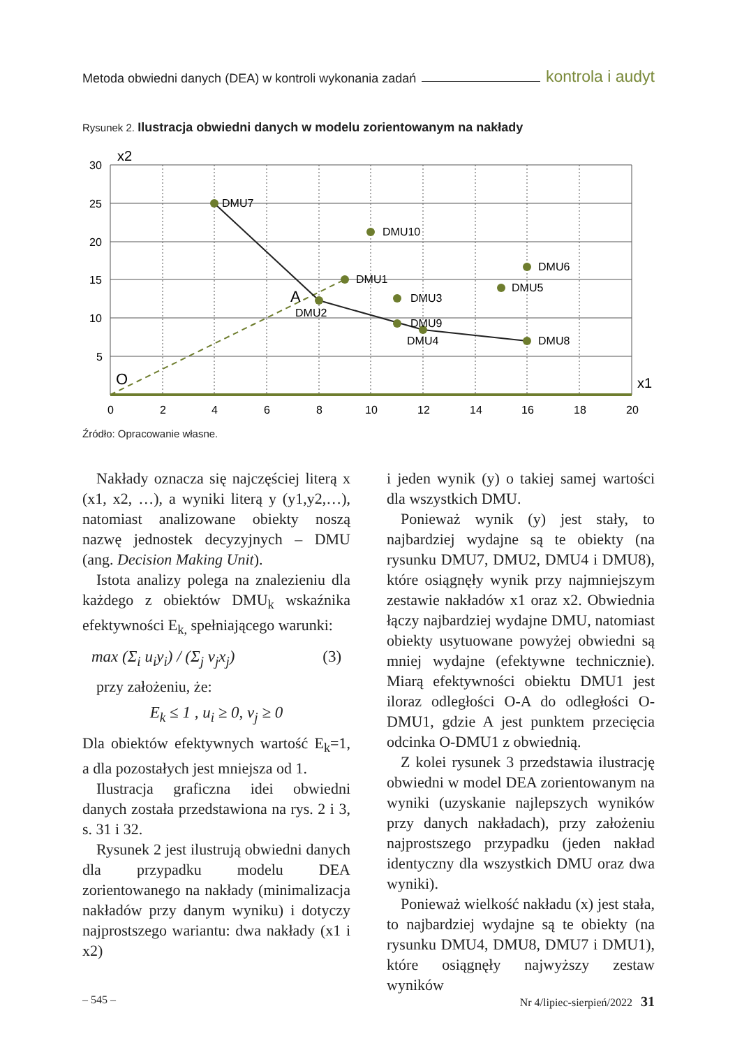Metoda obwiedni danych (DEA) w kontroli wykonania zadań kontrola i audyt
Rysunek 2. Ilustracja obwiedni danych w modelu zorientowanym na nakłady
DMU7
DMU10
DMU6
DMU1
DMU3
DMU5
DMU9
DMU2
DMU4
DMU8
A
O
x2
x1
30
25
20
15
10
5
0
2
4
6
8
10
12
14
16
18
20
Źródło: Opracowanie własne.
Nakłady oznacza się najczęściej literą x (x1, x2, …), a wyniki literą y (y1,y2,…), natomiast analizowane obiekty noszą nazwę jednostek decyzyjnych – DMU (ang. Decision Making Unit).
Istota analizy polega na znalezieniu dla każdego z obiektów DMU<sub>k</sub> wskaźnika efektywności E<sub>k,</sub> spełniającego warunki:
max (Σ<sub>i</sub> u<sub>i</sub>y<sub>i</sub>) / (Σ<sub>j</sub> v<sub>j</sub>x<sub>j</sub>) (3)
przy założeniu, że:
E<sub>k</sub> ≤ 1 , u<sub>i</sub> ≥ 0, v<sub>j</sub> ≥ 0
Dla obiektów efektywnych wartość E<sub>k</sub>=1, a dla pozostałych jest mniejsza od 1.
Ilustracja graficzna idei obwiedni danych została przedstawiona na rys. 2 i 3, s. 31 i 32.
Rysunek 2 jest ilustrują obwiedni danych dla przypadku modelu DEA zorientowanego na nakłady (minimalizacja nakładów przy danym wyniku) i dotyczy najprostszego wariantu: dwa nakłady (x1 i x2)
i jeden wynik (y) o takiej samej wartości dla wszystkich DMU.
Ponieważ wynik (y) jest stały, to najbardziej wydajne są te obiekty (na rysunku DMU7, DMU2, DMU4 i DMU8), które osiągnęły wynik przy najmniejszym zestawie nakładów x1 oraz x2. Obwiednia łączy najbardziej wydajne DMU, natomiast obiekty usytuowane powyżej obwiedni są mniej wydajne (efektywne technicznie). Miarą efektywności obiektu DMU1 jest iloraz odległości O-A do odległości O-DMU1, gdzie A jest punktem przecięcia odcinka O-DMU1 z obwiednią.
Z kolei rysunek 3 przedstawia ilustrację obwiedni w model DEA zorientowanym na wyniki (uzyskanie najlepszych wyników przy danych nakładach), przy założeniu najprostszego przypadku (jeden nakład identyczny dla wszystkich DMU oraz dwa wyniki).
Ponieważ wielkość nakładu (x) jest stała, to najbardziej wydajne są te obiekty (na rysunku DMU4, DMU8, DMU7 i DMU1), które osiągnęły najwyższy zestaw wyników
– 545 – Nr 4/lipiec-sierpień/2022 31